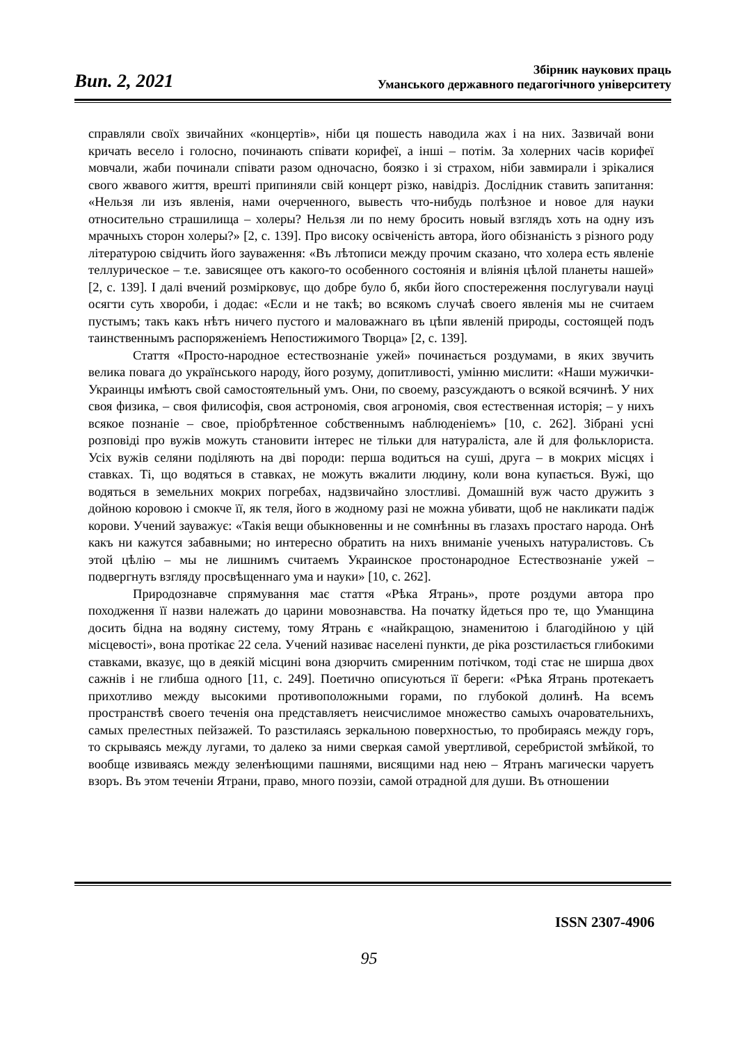Вип. 2, 2021
Збірник наукових праць
Уманського державного педагогічного університету
справляли своїх звичайних «концертів», ніби ця пошесть наводила жах і на них. Зазвичай вони кричать весело і голосно, починають співати корифеї, а інші – потім. За холерних часів корифеї мовчали, жаби починали співати разом одночасно, боязко і зі страхом, ніби завмирали і зрікалися свого жвавого життя, врешті припиняли свій концерт різко, навідріз. Дослідник ставить запитання: «Нельзя ли изъ явленія, нами очерченного, вывесть что-нибудь полѣзное и новое для науки относительно страшилища – холеры? Нельзя ли по нему бросить новый взглядъ хоть на одну изъ мрачныхъ сторон холеры?» [2, с. 139]. Про високу освіченість автора, його обізнаність з різного роду літературою свідчить його зауваження: «Въ лѣтописи между прочим сказано, что холера есть явленіе теллурическое – т.е. зависящее отъ какого-то особенного состоянія и вліянія цѣлой планеты нашей» [2, с. 139]. І далі вчений розмірковує, що добре було б, якби його спостереження послугували науці осягти суть хвороби, і додає: «Если и не такѣ; во всякомъ случаѣ своего явленія мы не считаем пустымъ; такъ какъ нѣтъ ничего пустого и маловажнаго въ цѣпи явленій природы, состоящей подъ таинственнымъ распоряженіемъ Непостижимого Творца» [2, с. 139].
Стаття «Просто-народное естествознаніе ужей» починається роздумами, в яких звучить велика повага до українського народу, його розуму, допитливості, умінню мислити: «Наши мужички-Украинцы имѣютъ свой самостоятельный умъ. Они, по своему, разсуждаютъ о всякой всячинѣ. У них своя физика, – своя филисофія, своя астрономія, своя агрономія, своя естественная исторія; – у нихъ всякое познаніе – свое, пріобрѣтенное собственнымъ наблюденіемъ» [10, с. 262]. Зібрані усні розповіді про вужів можуть становити інтерес не тільки для натураліста, але й для фольклориста. Усіх вужів селяни поділяють на дві породи: перша водиться на суші, друга – в мокрих місцях і ставках. Ті, що водяться в ставках, не можуть вжалити людину, коли вона купається. Вужі, що водяться в земельних мокрих погребах, надзвичайно злостливі. Домашній вуж часто дружить з дойною коровою і смокче її, як теля, його в жодному разі не можна убивати, щоб не накликати падіж корови. Учений зауважує: «Такія вещи обыкновенны и не сомнѣнны въ глазахъ простаго народа. Онѣ какъ ни кажутся забавными; но интересно обратить на нихъ вниманіе ученыхъ натуралистовъ. Съ этой цѣлію – мы не лишнимъ считаемъ Украинское простонародное Естествознаніе ужей – подвергнуть взгляду просвѣщеннаго ума и науки» [10, с. 262].
Природознавче спрямування має стаття «Рѣка Ятрань», проте роздуми автора про походження її назви належать до царини мовознавства. На початку йдеться про те, що Уманщина досить бідна на водяну систему, тому Ятрань є «найкращою, знаменитою і благодійною у цій місцевості», вона протікає 22 села. Учений називає населені пункти, де ріка розстилається глибокими ставками, вказує, що в деякій місцині вона дзюрчить смиренним потічком, тоді стає не ширша двох сажнів і не глибша одного [11, с. 249]. Поетично описуються її береги: «Рѣка Ятрань протекаетъ прихотливо между высокими противоположными горами, по глубокой долинѣ. На всемъ пространствѣ своего теченія она представляетъ неисчислимое множество самыхъ очаровательнихъ, самых прелестных пейзажей. То разстилаясь зеркальною поверхностью, то пробираясь между горъ, то скрываясь между лугами, то далеко за ними сверкая самой увертливой, серебристой змѣйкой, то вообще извиваясь между зеленѣющими пашнями, висящими над нею – Ятранъ магически чаруетъ взоръ. Въ этом теченіи Ятрани, право, много поэзіи, самой отрадной для души. Въ отношении
ISSN 2307-4906
95